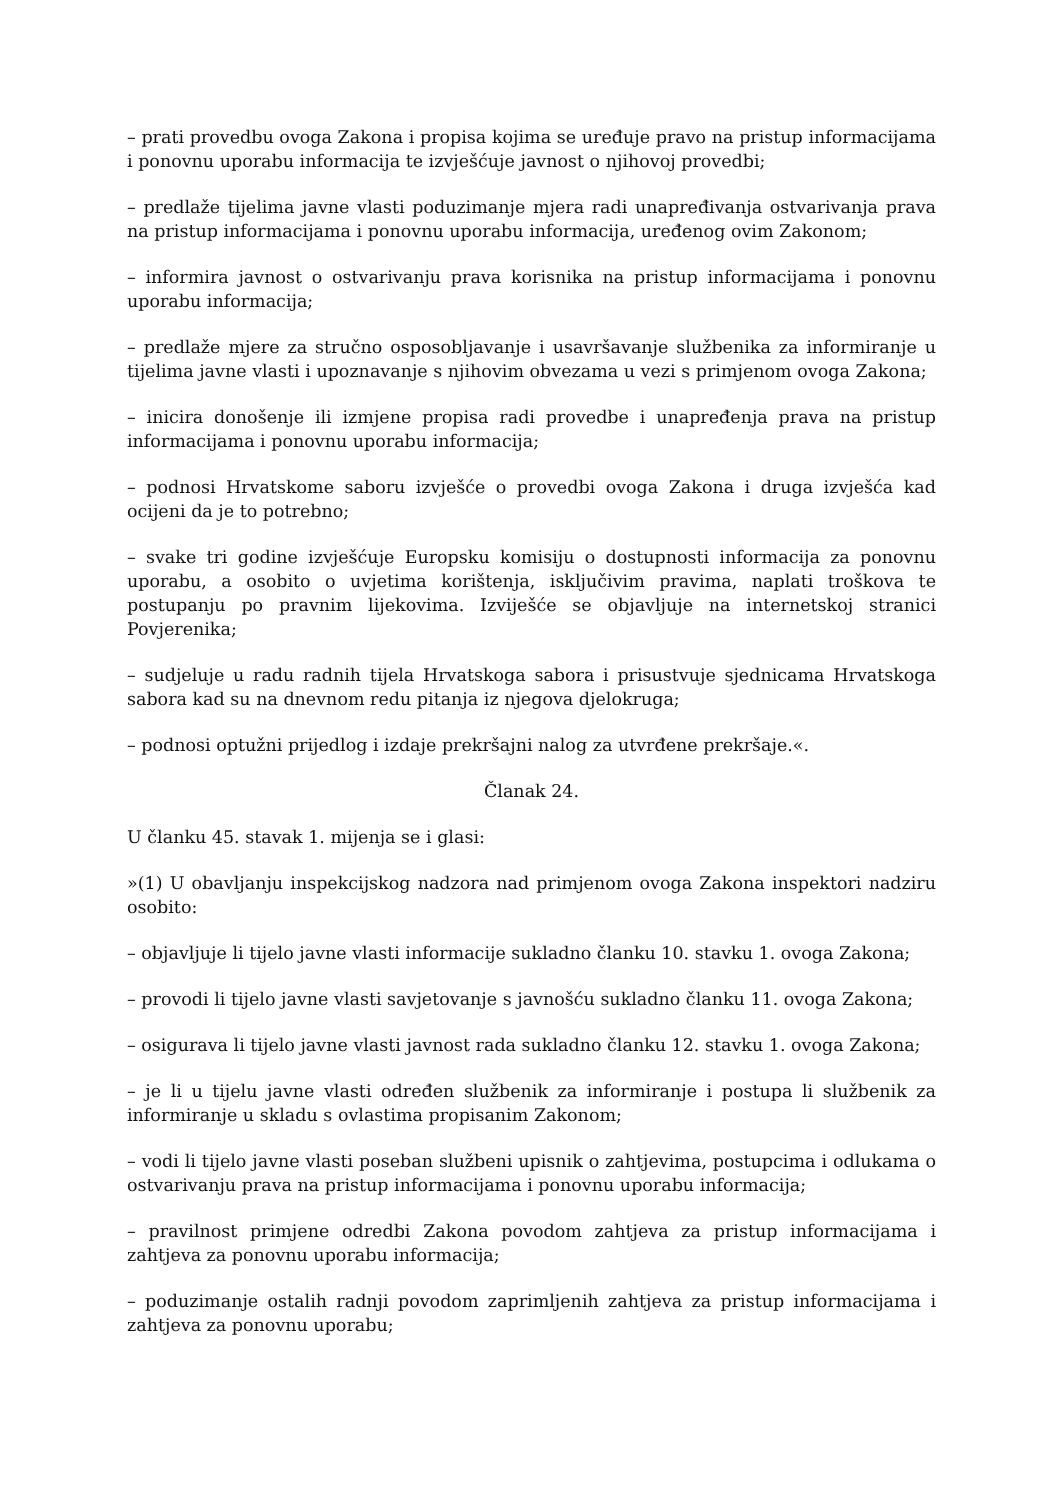– prati provedbu ovoga Zakona i propisa kojima se uređuje pravo na pristup informacijama i ponovnu uporabu informacija te izvješćuje javnost o njihovoj provedbi;
– predlaže tijelima javne vlasti poduzimanje mjera radi unapređivanja ostvarivanja prava na pristup informacijama i ponovnu uporabu informacija, uređenog ovim Zakonom;
– informira javnost o ostvarivanju prava korisnika na pristup informacijama i ponovnu uporabu informacija;
– predlaže mjere za stručno osposobljavanje i usavršavanje službenika za informiranje u tijelima javne vlasti i upoznavanje s njihovim obvezama u vezi s primjenom ovoga Zakona;
– inicira donošenje ili izmjene propisa radi provedbe i unapređenja prava na pristup informacijama i ponovnu uporabu informacija;
– podnosi Hrvatskome saboru izvješće o provedbi ovoga Zakona i druga izvješća kad ocijeni da je to potrebno;
– svake tri godine izvješćuje Europsku komisiju o dostupnosti informacija za ponovnu uporabu, a osobito o uvjetima korištenja, isključivim pravima, naplati troškova te postupanju po pravnim lijekovima. Izviješće se objavljuje na internetskoj stranici Povjerenika;
– sudjeluje u radu radnih tijela Hrvatskoga sabora i prisustvuje sjednicama Hrvatskoga sabora kad su na dnevnom redu pitanja iz njegova djelokruga;
– podnosi optužni prijedlog i izdaje prekršajni nalog za utvrđene prekršaje.«.
Članak 24.
U članku 45. stavak 1. mijenja se i glasi:
»(1) U obavljanju inspekcijskog nadzora nad primjenom ovoga Zakona inspektori nadziru osobito:
– objavljuje li tijelo javne vlasti informacije sukladno članku 10. stavku 1. ovoga Zakona;
– provodi li tijelo javne vlasti savjetovanje s javnošću sukladno članku 11. ovoga Zakona;
– osigurava li tijelo javne vlasti javnost rada sukladno članku 12. stavku 1. ovoga Zakona;
– je li u tijelu javne vlasti određen službenik za informiranje i postupa li službenik za informiranje u skladu s ovlastima propisanim Zakonom;
– vodi li tijelo javne vlasti poseban službeni upisnik o zahtjevima, postupcima i odlukama o ostvarivanju prava na pristup informacijama i ponovnu uporabu informacija;
– pravilnost primjene odredbi Zakona povodom zahtjeva za pristup informacijama i zahtjeva za ponovnu uporabu informacija;
– poduzimanje ostalih radnji povodom zaprimljenih zahtjeva za pristup informacijama i zahtjeva za ponovnu uporabu;